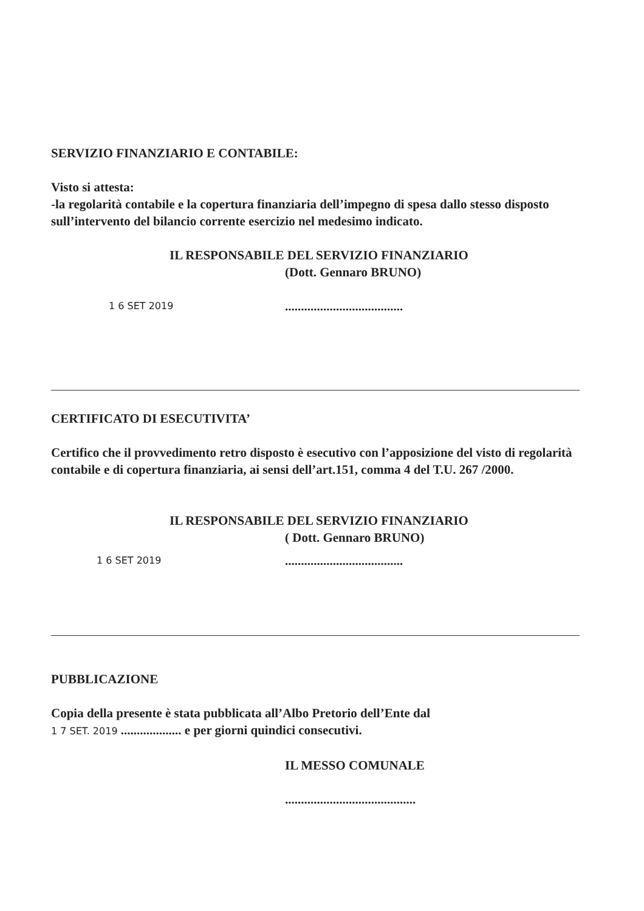SERVIZIO FINANZIARIO E CONTABILE:
Visto si attesta:
-la regolarità contabile e la copertura finanziaria dell’impegno di spesa dallo stesso disposto sull’intervento del bilancio corrente esercizio nel medesimo indicato.
IL RESPONSABILE DEL SERVIZIO FINANZIARIO
(Dott. Gennaro BRUNO)
1 6 SET 2019.....................................
CERTIFICATO DI ESECUTIVITA’
Certifico che il provvedimento retro disposto è esecutivo con l’apposizione del visto di regolarità contabile e di copertura finanziaria, ai sensi dell’art.151, comma 4 del T.U. 267 /2000.
IL RESPONSABILE DEL SERVIZIO FINANZIARIO
( Dott. Gennaro BRUNO)
1 6 SET 2019.....................................
PUBBLICAZIONE
Copia della presente è stata pubblicata all’Albo Pretorio dell’Ente dal
1 7 SET. 2019 ................... e per giorni quindici consecutivi.
IL MESSO COMUNALE
.........................................